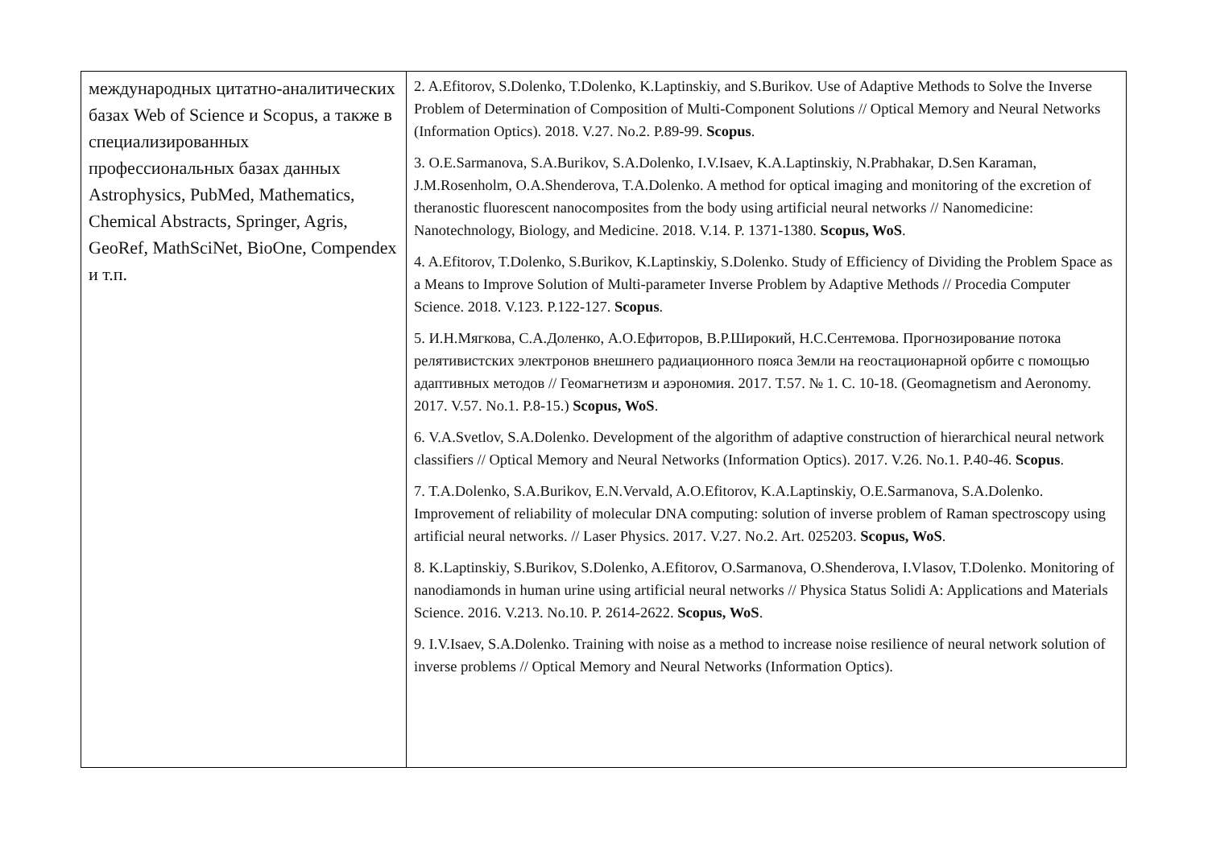| международных цитатно-аналитических базах Web of Science и Scopus, а также в специализированных профессиональных базах данных Astrophysics, PubMed, Mathematics, Chemical Abstracts, Springer, Agris, GeoRef, MathSciNet, BioOne, Compendex и т.п. | 2. A.Efitorov, S.Dolenko, T.Dolenko, K.Laptinskiy, and S.Burikov. Use of Adaptive Methods to Solve the Inverse Problem of Determination of Composition of Multi-Component Solutions // Optical Memory and Neural Networks (Information Optics). 2018. V.27. No.2. P.89-99. Scopus . 3. O.E.Sarmanova, S.A.Burikov, S.A.Dolenko, I.V.Isaev, K.A.Laptinskiy, N.Prabhakar, D.Sen Karaman, J.M.Rosenholm, O.A.Shenderova, T.A.Dolenko. A method for optical imaging and monitoring of the excretion of theranostic fluorescent nanocomposites from the body using artificial neural networks // Nanomedicine: Nanotechnology, Biology, and Medicine. 2018. V.14. P. 1371-1380. Scopus, WoS . 4. A.Efitorov, T.Dolenko, S.Burikov, K.Laptinskiy, S.Dolenko. Study of Efficiency of Dividing the Problem Space as a Means to Improve Solution of Multi-parameter Inverse Problem by Adaptive Methods // Procedia Computer Science. 2018. V.123. P.122-127. Scopus . 5. И.Н.Мягкова, С.А.Доленко, А.О.Ефиторов, В.Р.Широкий, Н.С.Сентемова. Прогнозирование потока релятивистских электронов внешнего радиационного пояса Земли на геостационарной орбите с помощью адаптивных методов // Геомагнетизм и аэрономия. 2017. Т.57. № 1. С. 10-18. (Geomagnetism and Aeronomy. 2017. V.57. No.1. P.8-15.) Scopus, WoS . 6. V.A.Svetlov, S.A.Dolenko. Development of the algorithm of adaptive construction of hierarchical neural network classifiers // Optical Memory and Neural Networks (Information Optics). 2017. V.26. No.1. P.40-46. Scopus . 7. T.A.Dolenko, S.A.Burikov, E.N.Vervald, A.O.Efitorov, K.A.Laptinskiy, O.E.Sarmanova, S.A.Dolenko. Improvement of reliability of molecular DNA computing: solution of inverse problem of Raman spectroscopy using artificial neural networks. // Laser Physics. 2017. V.27. No.2. Art. 025203. Scopus, WoS . 8. K.Laptinskiy, S.Burikov, S.Dolenko, A.Efitorov, O.Sarmanova, O.Shenderova, I.Vlasov, T.Dolenko. Monitoring of nanodiamonds in human urine using artificial neural networks // Physica Status Solidi A: Applications and Materials Science. 2016. V.213. No.10. P. 2614-2622. Scopus, WoS . 9. I.V.Isaev, S.A.Dolenko. Training with noise as a method to increase noise resilience of neural network solution of inverse problems // Optical Memory and Neural Networks (Information Optics). |